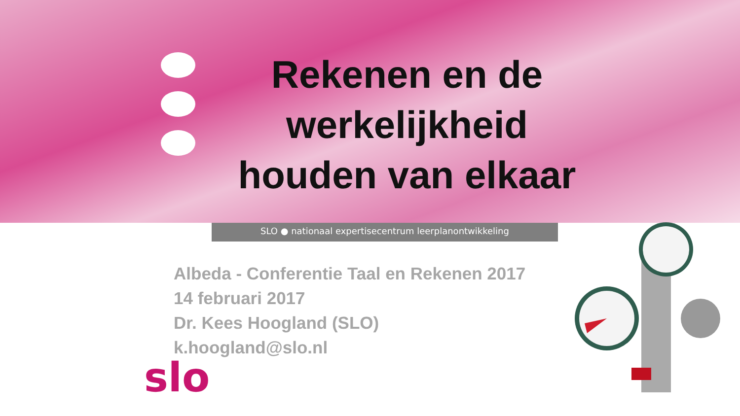Rekenen en de werkelijkheid houden van elkaar
SLO ● nationaal expertisecentrum leerplanontwikkeling
Albeda - Conferentie Taal en Rekenen 2017
14 februari 2017
Dr. Kees Hoogland (SLO)
k.hoogland@slo.nl
slo